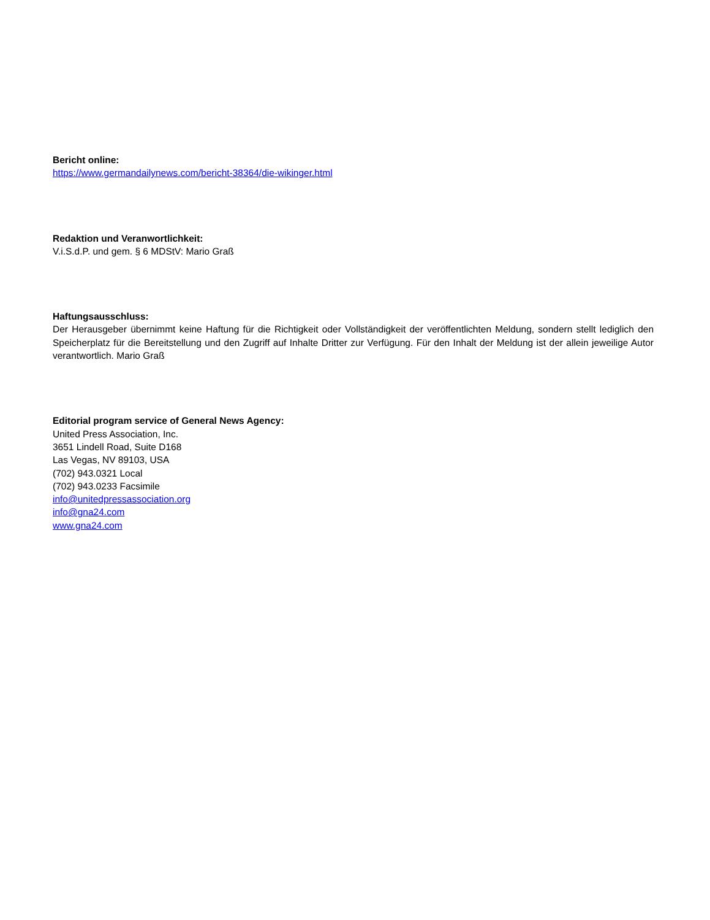Bericht online:
https://www.germandailynews.com/bericht-38364/die-wikinger.html
Redaktion und Veranwortlichkeit:
V.i.S.d.P. und gem. § 6 MDStV: Mario Graß
Haftungsausschluss:
Der Herausgeber übernimmt keine Haftung für die Richtigkeit oder Vollständigkeit der veröffentlichten Meldung, sondern stellt lediglich den Speicherplatz für die Bereitstellung und den Zugriff auf Inhalte Dritter zur Verfügung. Für den Inhalt der Meldung ist der allein jeweilige Autor verantwortlich. Mario Graß
Editorial program service of General News Agency:
United Press Association, Inc.
3651 Lindell Road, Suite D168
Las Vegas, NV 89103, USA
(702) 943.0321 Local
(702) 943.0233 Facsimile
info@unitedpressassociation.org
info@gna24.com
www.gna24.com